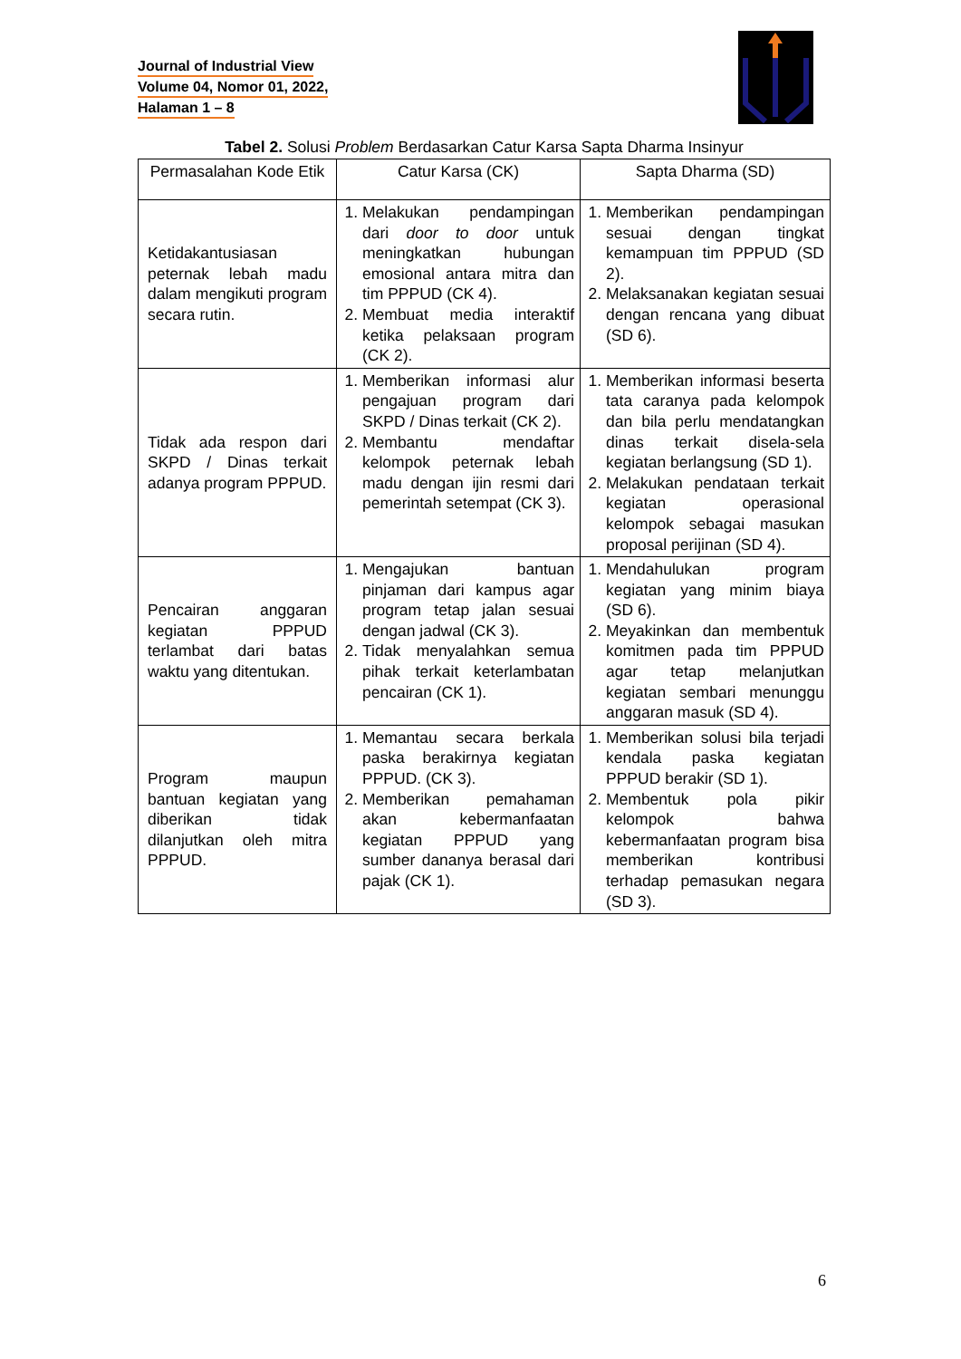Journal of Industrial View
Volume 04, Nomor 01, 2022,
Halaman 1 – 8
Tabel 2. Solusi Problem Berdasarkan Catur Karsa Sapta Dharma Insinyur
| Permasalahan Kode Etik | Catur Karsa (CK) | Sapta Dharma (SD) |
| --- | --- | --- |
| Ketidakantusiasan peternak lebah madu dalam mengikuti program secara rutin. | 1. Melakukan pendampingan dari door to door untuk meningkatkan hubungan emosional antara mitra dan tim PPPUD (CK 4). 2. Membuat media interaktif ketika pelaksaan program (CK 2). | 1. Memberikan pendampingan sesuai dengan tingkat kemampuan tim PPPUD (SD 2). 2. Melaksanakan kegiatan sesuai dengan rencana yang dibuat (SD 6). |
| Tidak ada respon dari SKPD / Dinas terkait adanya program PPPUD. | 1. Memberikan informasi alur pengajuan program dari SKPD / Dinas terkait (CK 2). 2. Membantu mendaftar kelompok peternak lebah madu dengan ijin resmi dari pemerintah setempat (CK 3). | 1. Memberikan informasi beserta tata caranya pada kelompok dan bila perlu mendatangkan dinas terkait disela-sela kegiatan berlangsung (SD 1). 2. Melakukan pendataan terkait kegiatan operasional kelompok sebagai masukan proposal perijinan (SD 4). |
| Pencairan anggaran kegiatan PPPUD terlambat dari batas waktu yang ditentukan. | 1. Mengajukan bantuan pinjaman dari kampus agar program tetap jalan sesuai dengan jadwal (CK 3). 2. Tidak menyalahkan semua pihak terkait keterlambatan pencairan (CK 1). | 1. Mendahulukan program kegiatan yang minim biaya (SD 6). 2. Meyakinkan dan membentuk komitmen pada tim PPPUD agar tetap melanjutkan kegiatan sembari menunggu anggaran masuk (SD 4). |
| Program maupun bantuan kegiatan yang diberikan tidak dilanjutkan oleh mitra PPPUD. | 1. Memantau secara berkala paska berakirnya kegiatan PPPUD. (CK 3). 2. Memberikan pemahaman akan kebermanfaatan kegiatan PPPUD yang sumber dananya berasal dari pajak (CK 1). | 1. Memberikan solusi bila terjadi kendala paska kegiatan PPPUD berakir (SD 1). 2. Membentuk pola pikir kelompok bahwa kebermanfaatan program bisa memberikan kontribusi terhadap pemasukan negara (SD 3). |
6